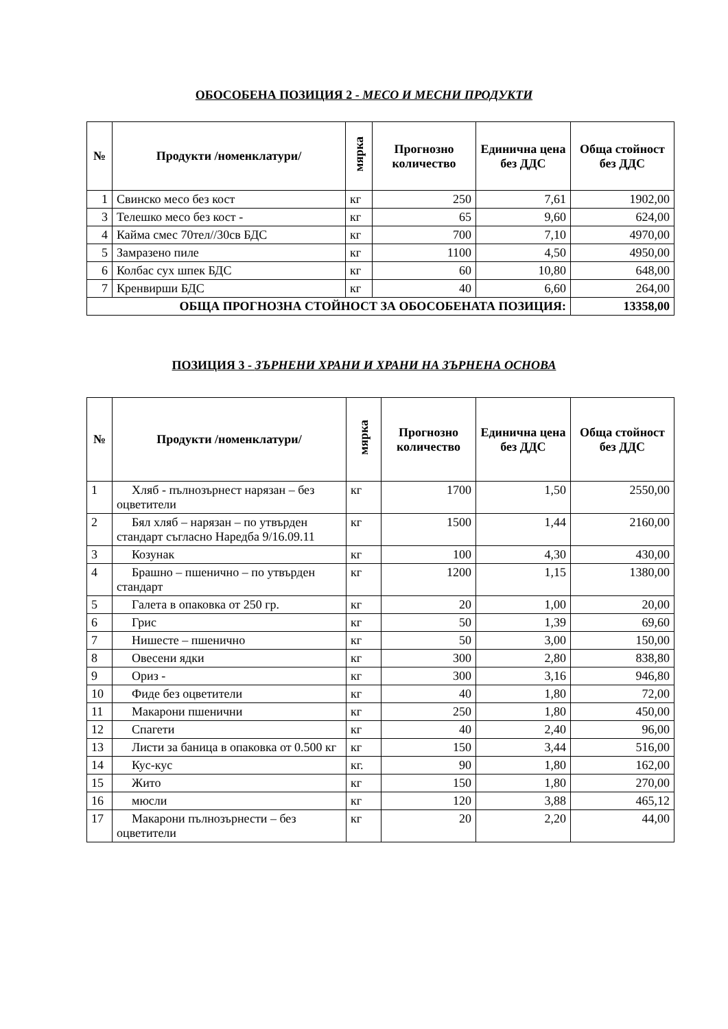ОБОСОБЕНА ПОЗИЦИЯ 2 - МЕСО И МЕСНИ ПРОДУКТИ
| № | Продукти /номенклатури/ | мярка | Прогнозно количество | Единична цена без ДДС | Обща стойност без ДДС |
| --- | --- | --- | --- | --- | --- |
| 1 | Свинско месо без кост | кг | 250 | 7,61 | 1902,00 |
| 3 | Телешко месо без кост - | кг | 65 | 9,60 | 624,00 |
| 4 | Кайма смес 70тел//30св БДС | кг | 700 | 7,10 | 4970,00 |
| 5 | Замразено пиле | кг | 1100 | 4,50 | 4950,00 |
| 6 | Колбас сух шпек БДС | кг | 60 | 10,80 | 648,00 |
| 7 | Кренвирши БДС | кг | 40 | 6,60 | 264,00 |
| ОБЩА ПРОГНОЗНА СТОЙНОСТ ЗА ОБОСОБЕНАТА ПОЗИЦИЯ: | | | | | 13358,00 |
ПОЗИЦИЯ 3 - ЗЪРНЕНИ ХРАНИ И ХРАНИ НА ЗЪРНЕНА ОСНОВА
| № | Продукти /номенклатури/ | мярка | Прогнозно количество | Единична цена без ДДС | Обща стойност без ДДС |
| --- | --- | --- | --- | --- | --- |
| 1 | Хляб - пълнозърнест нарязан – без оцветители | кг | 1700 | 1,50 | 2550,00 |
| 2 | Бял хляб – нарязан – по утвърден стандарт съгласно Наредба 9/16.09.11 | кг | 1500 | 1,44 | 2160,00 |
| 3 | Козунак | кг | 100 | 4,30 | 430,00 |
| 4 | Брашно – пшенично – по утвърден стандарт | кг | 1200 | 1,15 | 1380,00 |
| 5 | Галета в опаковка от 250 гр. | кг | 20 | 1,00 | 20,00 |
| 6 | Грис | кг | 50 | 1,39 | 69,60 |
| 7 | Нишесте – пшенично | кг | 50 | 3,00 | 150,00 |
| 8 | Овесени ядки | кг | 300 | 2,80 | 838,80 |
| 9 | Ориз - | кг | 300 | 3,16 | 946,80 |
| 10 | Фиде без оцветители | кг | 40 | 1,80 | 72,00 |
| 11 | Макарони пшенични | кг | 250 | 1,80 | 450,00 |
| 12 | Спагети | кг | 40 | 2,40 | 96,00 |
| 13 | Листи за баница в опаковка от 0.500 кг | кг | 150 | 3,44 | 516,00 |
| 14 | Кус-кус | кг. | 90 | 1,80 | 162,00 |
| 15 | Жито | кг | 150 | 1,80 | 270,00 |
| 16 | мюсли | кг | 120 | 3,88 | 465,12 |
| 17 | Макарони пълнозърнести – без оцветители | кг | 20 | 2,20 | 44,00 |